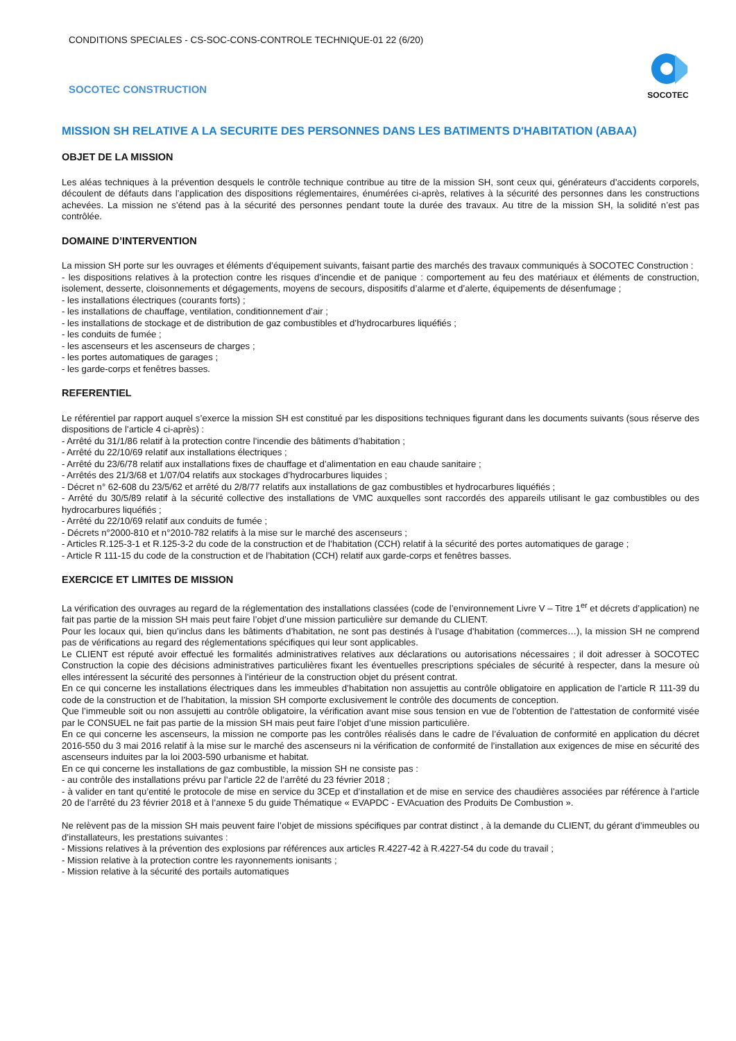CONDITIONS SPECIALES - CS-SOC-CONS-CONTROLE TECHNIQUE-01 22 (6/20)
SOCOTEC CONSTRUCTION
SOCOTEC
MISSION SH RELATIVE A LA SECURITE DES PERSONNES DANS LES BATIMENTS D'HABITATION (ABAA)
OBJET DE LA MISSION
Les aléas techniques à la prévention desquels le contrôle technique contribue au titre de la mission SH, sont ceux qui, générateurs d’accidents corporels, découlent de défauts dans l’application des dispositions réglementaires, énumérées ci-après, relatives à la sécurité des personnes dans les constructions achevées. La mission ne s’étend pas à la sécurité des personnes pendant toute la durée des travaux. Au titre de la mission SH, la solidité n’est pas contrôlée.
DOMAINE D’INTERVENTION
La mission SH porte sur les ouvrages et éléments d’équipement suivants, faisant partie des marchés des travaux communiqués à SOCOTEC Construction :
- les dispositions relatives à la protection contre les risques d’incendie et de panique : comportement au feu des matériaux et éléments de construction, isolement, desserte, cloisonnements et dégagements, moyens de secours, dispositifs d’alarme et d’alerte, équipements de désenfumage ;
- les installations électriques (courants forts) ;
- les installations de chauffage, ventilation, conditionnement d’air ;
- les installations de stockage et de distribution de gaz combustibles et d’hydrocarbures liquéfiés ;
- les conduits de fumée ;
- les ascenseurs et les ascenseurs de charges ;
- les portes automatiques de garages ;
- les garde-corps et fenêtres basses.
REFERENTIEL
Le référentiel par rapport auquel s’exerce la mission SH est constitué par les dispositions techniques figurant dans les documents suivants (sous réserve des dispositions de l’article 4 ci-après) :
- Arrêté du 31/1/86 relatif à la protection contre l’incendie des bâtiments d’habitation ;
- Arrêté du 22/10/69 relatif aux installations électriques ;
- Arrêté du 23/6/78 relatif aux installations fixes de chauffage et d’alimentation en eau chaude sanitaire ;
- Arrêtés des 21/3/68 et 1/07/04 relatifs aux stockages d’hydrocarbures liquides ;
- Décret n° 62-608 du 23/5/62 et arrêté du 2/8/77 relatifs aux installations de gaz combustibles et hydrocarbures liquéfiés ;
- Arrêté du 30/5/89 relatif à la sécurité collective des installations de VMC auxquelles sont raccordés des appareils utilisant le gaz combustibles ou des hydrocarbures liquéfiés ;
- Arrêté du 22/10/69 relatif aux conduits de fumée ;
- Décrets n°2000-810 et n°2010-782 relatifs à la mise sur le marché des ascenseurs ;
- Articles R.125-3-1 et R.125-3-2 du code de la construction et de l’habitation (CCH) relatif à la sécurité des portes automatiques de garage ;
- Article R 111-15 du code de la construction et de l’habitation (CCH) relatif aux garde-corps et fenêtres basses.
EXERCICE ET LIMITES DE MISSION
La vérification des ouvrages au regard de la réglementation des installations classées (code de l’environnement Livre V – Titre 1<sup>er</sup> et décrets d’application) ne fait pas partie de la mission SH mais peut faire l’objet d’une mission particulière sur demande du CLIENT.
Pour les locaux qui, bien qu’inclus dans les bâtiments d’habitation, ne sont pas destinés à l’usage d’habitation (commerces…), la mission SH ne comprend pas de vérifications au regard des réglementations spécifiques qui leur sont applicables.
Le CLIENT est réputé avoir effectué les formalités administratives relatives aux déclarations ou autorisations nécessaires ; il doit adresser à SOCOTEC Construction la copie des décisions administratives particulières fixant les éventuelles prescriptions spéciales de sécurité à respecter, dans la mesure où elles intéressent la sécurité des personnes à l’intérieur de la construction objet du présent contrat.
En ce qui concerne les installations électriques dans les immeubles d’habitation non assujettis au contrôle obligatoire en application de l’article R 111-39 du code de la construction et de l’habitation, la mission SH comporte exclusivement le contrôle des documents de conception.
Que l’immeuble soit ou non assujetti au contrôle obligatoire, la vérification avant mise sous tension en vue de l’obtention de l’attestation de conformité visée par le CONSUEL ne fait pas partie de la mission SH mais peut faire l’objet d’une mission particulière.
En ce qui concerne les ascenseurs, la mission ne comporte pas les contrôles réalisés dans le cadre de l’évaluation de conformité en application du décret 2016-550 du 3 mai 2016 relatif à la mise sur le marché des ascenseurs ni la vérification de conformité de l’installation aux exigences de mise en sécurité des ascenseurs induites par la loi 2003-590 urbanisme et habitat.
En ce qui concerne les installations de gaz combustible, la mission SH ne consiste pas :
- au contrôle des installations prévu par l’article 22 de l’arrêté du 23 février 2018 ;
- à valider en tant qu’entité le protocole de mise en service du 3CEp et d’installation et de mise en service des chaudières associées par référence à l’article 20 de l’arrêté du 23 février 2018 et à l’annexe 5 du guide Thématique « EVAPDC - EVAcuation des Produits De Combustion ».
Ne relèvent pas de la mission SH mais peuvent faire l’objet de missions spécifiques par contrat distinct , à la demande du CLIENT, du gérant d’immeubles ou d’installateurs, les prestations suivantes :
- Missions relatives à la prévention des explosions par références aux articles R.4227-42 à R.4227-54 du code du travail ;
- Mission relative à la protection contre les rayonnements ionisants ;
- Mission relative à la sécurité des portails automatiques